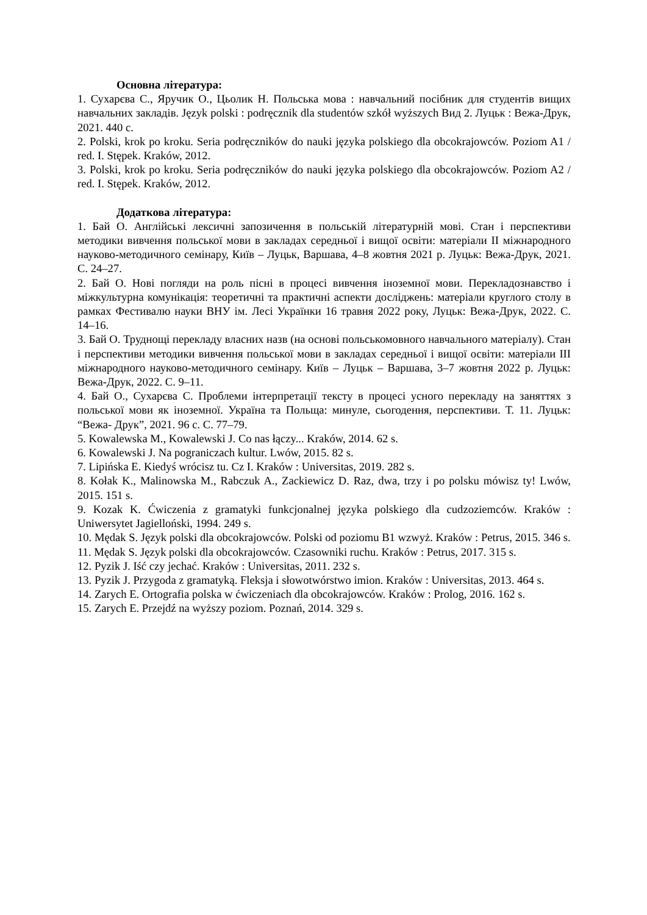Основна література:
1. Сухарєва С., Яручик О., Цьолик Н. Польська мова : навчальний посібник для студентів вищих навчальних закладів. Język polski : podręcznik dla studentów szkół wyższych Вид 2. Луцьк : Вежа-Друк, 2021. 440 с.
2. Polski, krok po kroku. Seria podręczników do nauki języka polskiego dla obcokrajowców. Poziom A1 / red. I. Stępek. Kraków, 2012.
3. Polski, krok po kroku. Seria podręczników do nauki języka polskiego dla obcokrajowców. Poziom A2 / red. I. Stępek. Kraków, 2012.
Додаткова література:
1. Бай О. Англійські лексичні запозичення в польській літературній мові. Стан і перспективи методики вивчення польської мови в закладах середньої і вищої освіти: матеріали ІІ міжнародного науково-методичного семінару, Київ – Луцьк, Варшава, 4–8 жовтня 2021 р. Луцьк: Вежа-Друк, 2021. С. 24–27.
2. Бай О. Нові погляди на роль пісні в процесі вивчення іноземної мови. Перекладознавство і міжкультурна комунікація: теоретичні та практичні аспекти досліджень: матеріали круглого столу в рамках Фестивалю науки ВНУ ім. Лесі Українки 16 травня 2022 року, Луцьк: Вежа-Друк, 2022. С. 14–16.
3. Бай О. Труднощі перекладу власних назв (на основі польськомовного навчального матеріалу). Стан і перспективи методики вивчення польської мови в закладах середньої і вищої освіти: матеріали ІІІ міжнародного науково-методичного семінару. Київ – Луцьк – Варшава, 3–7 жовтня 2022 р. Луцьк: Вежа-Друк, 2022. С. 9–11.
4. Бай О., Сухарєва С. Проблеми інтерпретації тексту в процесі усного перекладу на заняттях з польської мови як іноземної. Україна та Польща: минуле, сьогодення, перспективи. Т. 11. Луцьк: “Вежа- Друк”, 2021. 96 с. С. 77–79.
5. Kowalewska M., Kowalewski J. Co nas łączy... Kraków, 2014. 62 s.
6. Kowalewski J. Na pograniczach kultur. Lwów, 2015. 82 s.
7. Lipińska E. Kiedyś wrócisz tu. Cz I. Kraków : Universitas, 2019. 282 s.
8. Kołak K., Malinowska M., Rabczuk A., Zackiewicz D. Raz, dwa, trzy i po polsku mówisz ty! Lwów, 2015. 151 s.
9. Kozak K. Ćwiczenia z gramatyki funkcjonalnej języka polskiego dla cudzoziemców. Kraków : Uniwersytet Jagielloński, 1994. 249 s.
10. Mędak S. Język polski dla obcokrajowców. Polski od poziomu B1 wzwyż. Kraków : Petrus, 2015. 346 s.
11. Mędak S. Język polski dla obcokrajowców. Czasowniki ruchu. Kraków : Petrus, 2017. 315 s.
12. Pyzik J. Iść czy jechać. Kraków : Universitas, 2011. 232 s.
13. Pyzik J. Przygoda z gramatyką. Fleksja i słowotwórstwo imion. Kraków : Universitas, 2013. 464 s.
14. Zarych E. Ortografia polska w ćwiczeniach dla obcokrajowców. Kraków : Prolog, 2016. 162 s.
15. Zarych E. Przejdź na wyższy poziom. Poznań, 2014. 329 s.